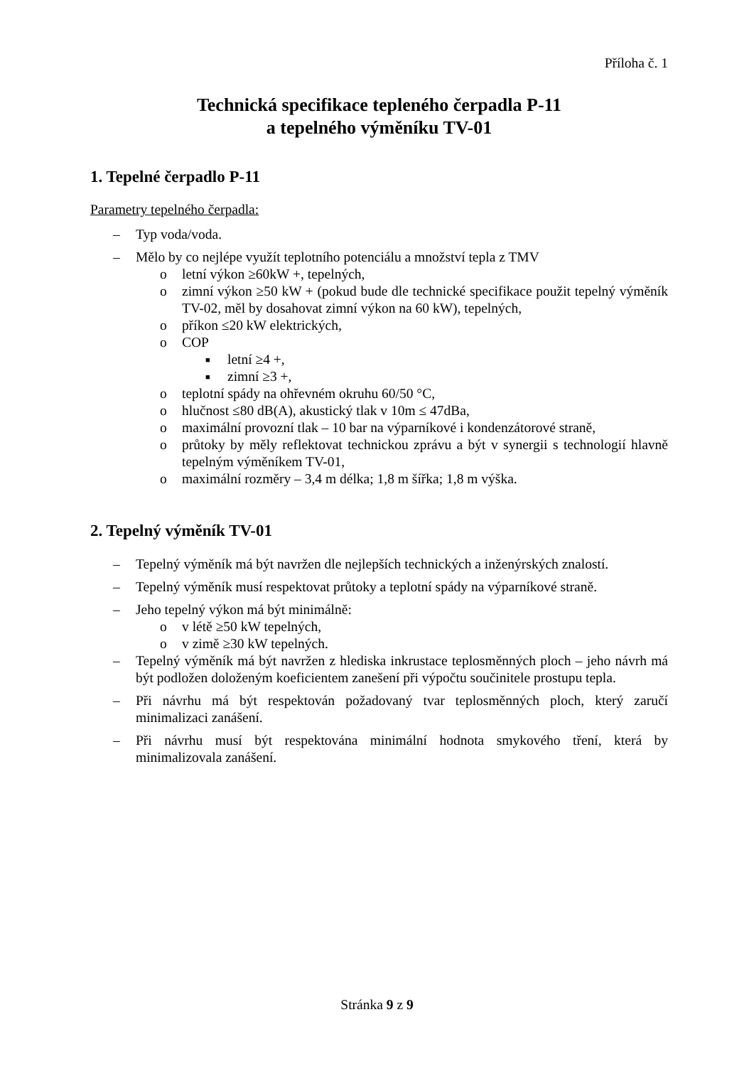Příloha č. 1
Technická specifikace tepleného čerpadla P-11
a tepelného výměníku TV-01
1. Tepelné čerpadlo P-11
Parametry tepelného čerpadla:
– Typ voda/voda.
– Mělo by co nejlépe využít teplotního potenciálu a množství tepla z TMV
o letní výkon ≥60kW +, tepelných,
o zimní výkon ≥50 kW + (pokud bude dle technické specifikace použit tepelný výměník TV-02, měl by dosahovat zimní výkon na 60 kW), tepelných,
o příkon ≤20 kW elektrických,
o COP
■ letní ≥4 +,
■ zimní ≥3 +,
o teplotní spády na ohřevném okruhu 60/50 °C,
o hlučnost ≤80 dB(A), akustický tlak v 10m ≤ 47dBa,
o maximální provozní tlak – 10 bar na výparníkové i kondenzátorové straně,
o průtoky by měly reflektovat technickou zprávu a být v synergii s technologií hlavně tepelným výměníkem TV-01,
o maximální rozměry – 3,4 m délka; 1,8 m šířka; 1,8 m výška.
2. Tepelný výměník TV-01
– Tepelný výměník má být navržen dle nejlepších technických a inženýrských znalostí.
– Tepelný výměník musí respektovat průtoky a teplotní spády na výparníkové straně.
– Jeho tepelný výkon má být minimálně:
o v létě ≥50 kW tepelných,
o v zimě ≥30 kW tepelných.
– Tepelný výměník má být navržen z hlediska inkrustace teplosměnných ploch – jeho návrh má být podložen doloženým koeficientem zanešení při výpočtu součinitele prostupu tepla.
– Při návrhu má být respektován požadovaný tvar teplosměnných ploch, který zaručí minimalizaci zanášení.
– Při návrhu musí být respektována minimální hodnota smykového tření, která by minimalizovala zanášení.
Stránka 9 z 9